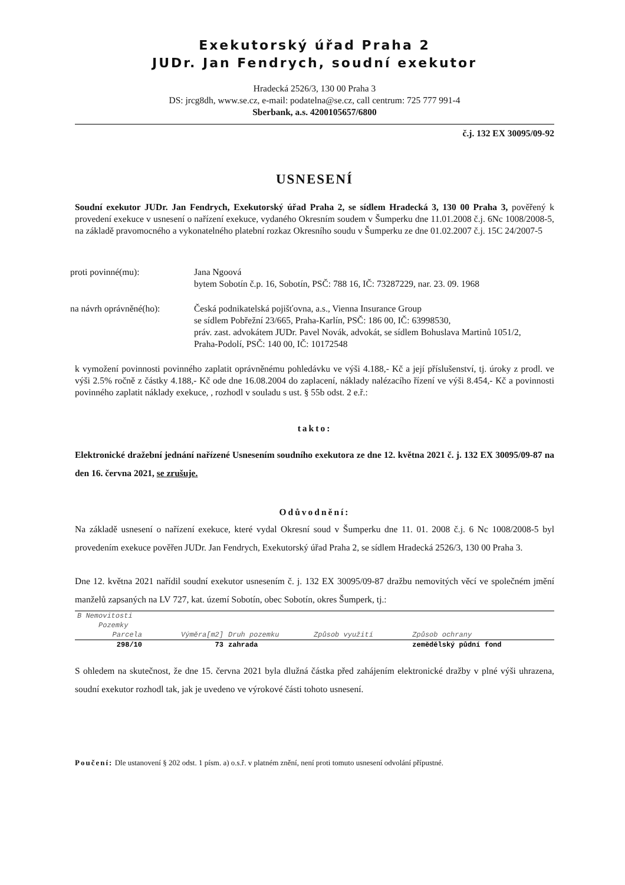Exekutorský úřad Praha 2
JUDr. Jan Fendrych, soudní exekutor
Hradecká 2526/3, 130 00 Praha 3
DS: jrcg8dh, www.se.cz, e-mail: podatelna@se.cz, call centrum: 725 777 991-4
Sberbank, a.s. 4200105657/6800
č.j. 132 EX 30095/09-92
USNESENÍ
Soudní exekutor JUDr. Jan Fendrych, Exekutorský úřad Praha 2, se sídlem Hradecká 3, 130 00 Praha 3, pověřený k provedení exekuce v usnesení o nařízení exekuce, vydaného Okresním soudem v Šumperku dne 11.01.2008 č.j. 6Nc 1008/2008-5, na základě pravomocného a vykonatelného platební rozkaz Okresního soudu v Šumperku ze dne 01.02.2007 č.j. 15C 24/2007-5
| proti povinné(mu): | Jana Ngoová bytem Sobotín č.p. 16, Sobotín, PSČ: 788 16, IČ: 73287229, nar. 23. 09. 1968 |
| na návrh oprávněné(ho): | Česká podnikatelská pojišťovna, a.s., Vienna Insurance Group se sídlem Pobřežní 23/665, Praha-Karlín, PSČ: 186 00, IČ: 63998530, práv. zast. advokátem JUDr. Pavel Novák, advokát, se sídlem Bohuslava Martinů 1051/2, Praha-Podolí, PSČ: 140 00, IČ: 10172548 |
k vymožení povinnosti povinného zaplatit oprávněnému pohledávku ve výši 4.188,- Kč a její příslušenství, tj. úroky z prodl. ve výši 2.5% ročně z částky 4.188,- Kč ode dne 16.08.2004 do zaplacení, náklady nalézacího řízení ve výši 8.454,- Kč a povinnosti povinného zaplatit náklady exekuce, , rozhodl v souladu s ust. § 55b odst. 2 e.ř.:
takto:
Elektronické dražební jednání nařízené Usnesením soudního exekutora ze dne 12. května 2021 č. j. 132 EX 30095/09-87 na den 16. června 2021, se zrušuje.
Odůvodnění:
Na základě usnesení o nařízení exekuce, které vydal Okresní soud v Šumperku dne 11. 01. 2008 č.j. 6 Nc 1008/2008-5 byl provedením exekuce pověřen JUDr. Jan Fendrych, Exekutorský úřad Praha 2, se sídlem Hradecká 2526/3, 130 00 Praha 3.
Dne 12. května 2021 nařídil soudní exekutor usnesením č. j. 132 EX 30095/09-87 dražbu nemovitých věcí ve společném jmění manželů zapsaných na LV 727, kat. území Sobotín, obec Sobotín, okres Šumperk, tj.:
| B Nemovitosti | | | | |
| Pozemky | | | | |
| Parcela | Výměra[m2] | Druh pozemku | Způsob využití | Způsob ochrany |
| 298/10 | 73 | zahrada | | zemědělský půdní fond |
S ohledem na skutečnost, že dne 15. června 2021 byla dlužná částka před zahájením elektronické dražby v plné výši uhrazena, soudní exekutor rozhodl tak, jak je uvedeno ve výrokové části tohoto usnesení.
Poučení: Dle ustanovení § 202 odst. 1 písm. a) o.s.ř. v platném znění, není proti tomuto usnesení odvolání přípustné.